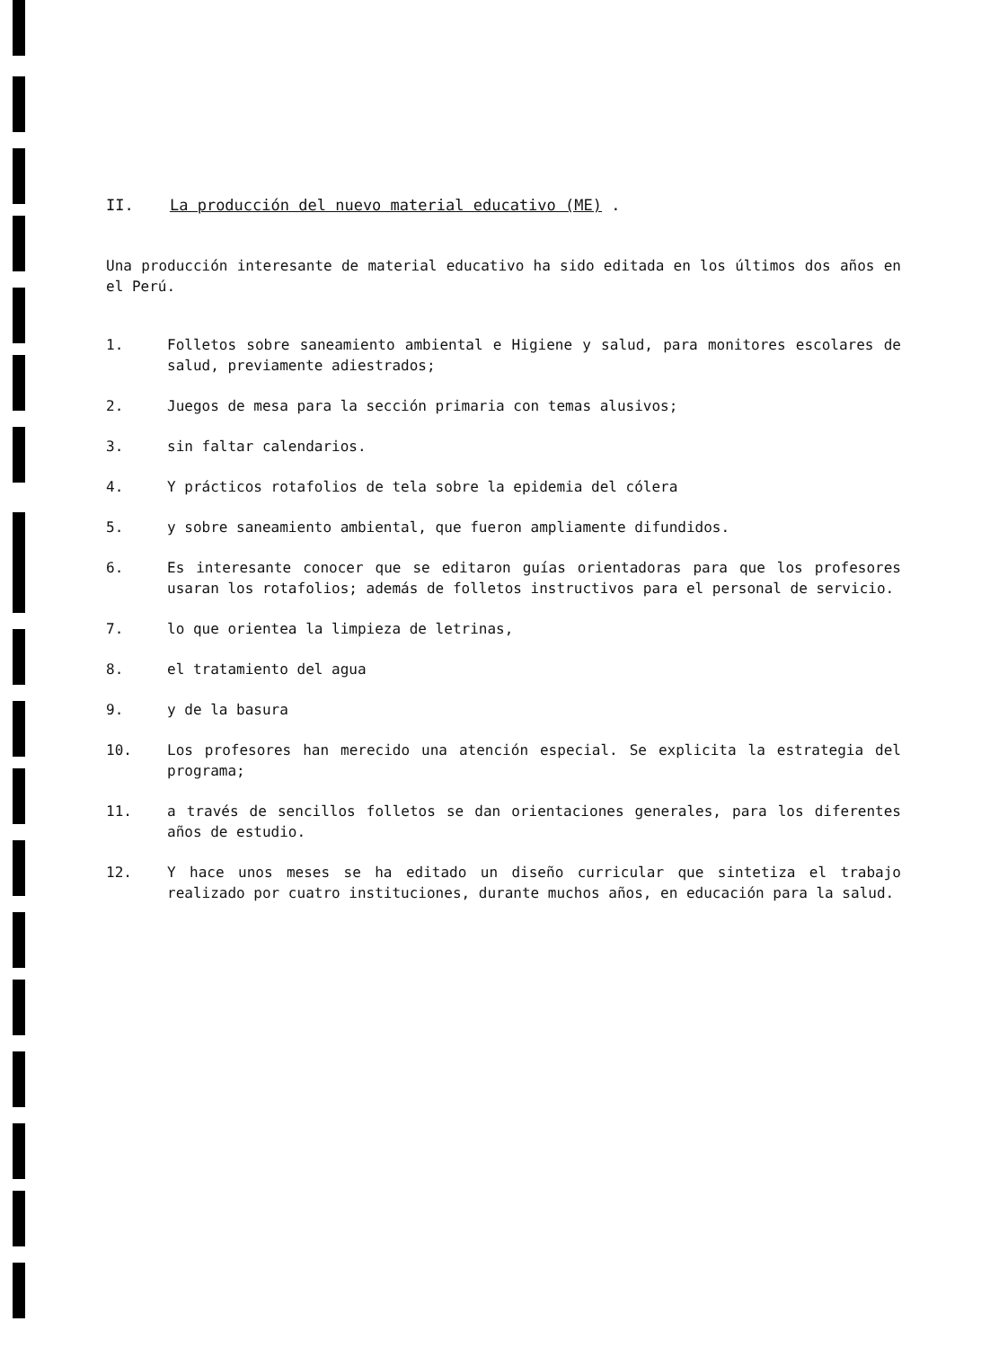II. La producción del nuevo material educativo (ME) .
Una producción interesante de material educativo ha sido editada en los últimos dos años en el Perú.
1. Folletos sobre saneamiento ambiental e Higiene y salud, para monitores escolares de salud, previamente adiestrados;
2. Juegos de mesa para la sección primaria con temas alusivos;
3. sin faltar calendarios.
4. Y prácticos rotafolios de tela sobre la epidemia del cólera
5. y sobre saneamiento ambiental, que fueron ampliamente difundidos.
6. Es interesante conocer que se editaron guías orientadoras para que los profesores usaran los rotafolios; además de folletos instructivos para el personal de servicio.
7. lo que orientea la limpieza de letrinas,
8. el tratamiento del agua
9. y de la basura
10. Los profesores han merecido una atención especial. Se explicita la estrategia del programa;
11. a través de sencillos folletos se dan orientaciones generales, para los diferentes años de estudio.
12. Y hace unos meses se ha editado un diseño curricular que sintetiza el trabajo realizado por cuatro instituciones, durante muchos años, en educación para la salud.